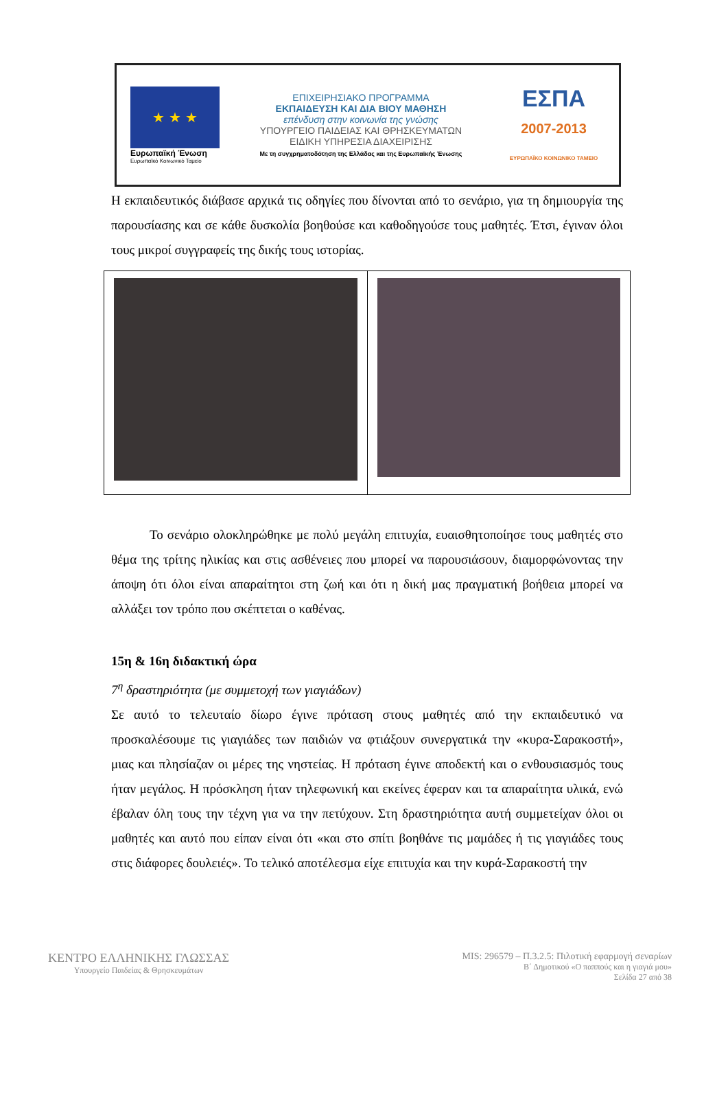★ ★ ★
Ευρωπαϊκή Ένωση
Ευρωπαϊκό Κοινωνικό Ταμείο
ΕΠΙΧΕΙΡΗΣΙΑΚΟ ΠΡΟΓΡΑΜΜΑ
ΕΚΠΑΙΔΕΥΣΗ ΚΑΙ ΔΙΑ ΒΙΟΥ ΜΑΘΗΣΗ
επένδυση στην κοινωνία της γνώσης
ΥΠΟΥΡΓΕΙΟ ΠΑΙΔΕΙΑΣ ΚΑΙ ΘΡΗΣΚΕΥΜΑΤΩΝ
ΕΙΔΙΚΗ ΥΠΗΡΕΣΙΑ ΔΙΑΧΕΙΡΙΣΗΣ
Με τη συγχρηματοδότηση της Ελλάδας και της Ευρωπαϊκής Ένωσης
ΕΣΠΑ
2007-2013
ΕΥΡΩΠΑΪΚΟ ΚΟΙΝΩΝΙΚΟ ΤΑΜΕΙΟ
Η εκπαιδευτικός διάβασε αρχικά τις οδηγίες που δίνονται από το σενάριο, για τη δημιουργία της παρουσίασης και σε κάθε δυσκολία βοηθούσε και καθοδηγούσε τους μαθητές. Έτσι, έγιναν όλοι τους μικροί συγγραφείς της δικής τους ιστορίας.
Το σενάριο ολοκληρώθηκε με πολύ μεγάλη επιτυχία, ευαισθητοποίησε τους μαθητές στο θέμα της τρίτης ηλικίας και στις ασθένειες που μπορεί να παρουσιάσουν, διαμορφώνοντας την άποψη ότι όλοι είναι απαραίτητοι στη ζωή και ότι η δική μας πραγματική βοήθεια μπορεί να αλλάξει τον τρόπο που σκέπτεται ο καθένας.
15η & 16η διδακτική ώρα
7<sup>η</sup> δραστηριότητα (με συμμετοχή των γιαγιάδων)
Σε αυτό το τελευταίο δίωρο έγινε πρόταση στους μαθητές από την εκπαιδευτικό να προσκαλέσουμε τις γιαγιάδες των παιδιών να φτιάξουν συνεργατικά την «κυρα-Σαρακοστή», μιας και πλησίαζαν οι μέρες της νηστείας. Η πρόταση έγινε αποδεκτή και ο ενθουσιασμός τους ήταν μεγάλος. Η πρόσκληση ήταν τηλεφωνική και εκείνες έφεραν και τα απαραίτητα υλικά, ενώ έβαλαν όλη τους την τέχνη για να την πετύχουν. Στη δραστηριότητα αυτή συμμετείχαν όλοι οι μαθητές και αυτό που είπαν είναι ότι «και στο σπίτι βοηθάνε τις μαμάδες ή τις γιαγιάδες τους στις διάφορες δουλειές». Το τελικό αποτέλεσμα είχε επιτυχία και την κυρά-Σαρακοστή την
ΚΕΝΤΡΟ ΕΛΛΗΝΙΚΗΣ ΓΛΩΣΣΑΣ
Υπουργείο Παιδείας & Θρησκευμάτων
MIS: 296579 – Π.3.2.5: Πιλοτική εφαρμογή σεναρίων
Β΄ Δημοτικού «Ο παππούς και η γιαγιά μου»
Σελίδα 27 από 38